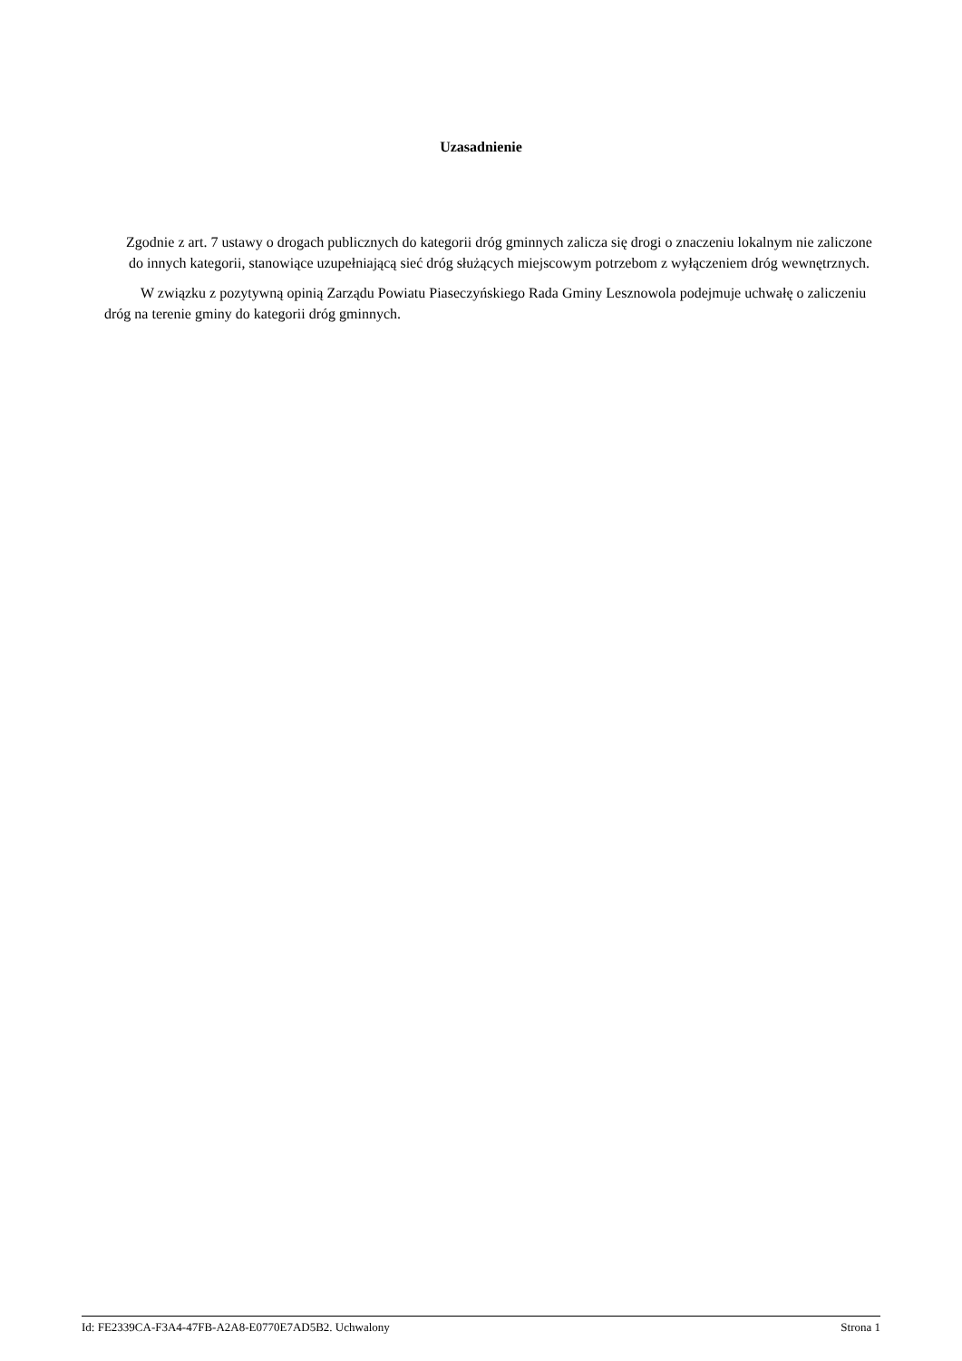Uzasadnienie
Zgodnie z art. 7 ustawy o drogach publicznych do kategorii dróg gminnych zalicza się drogi o znaczeniu lokalnym nie zaliczone do innych kategorii, stanowiące uzupełniającą sieć dróg służących miejscowym potrzebom z wyłączeniem dróg wewnętrznych.
W związku z pozytywną opinią Zarządu Powiatu Piaseczyńskiego Rada Gminy Lesznowola podejmuje uchwałę o zaliczeniu dróg na terenie gminy do kategorii dróg gminnych.
Id: FE2339CA-F3A4-47FB-A2A8-E0770E7AD5B2. Uchwalony Strona 1